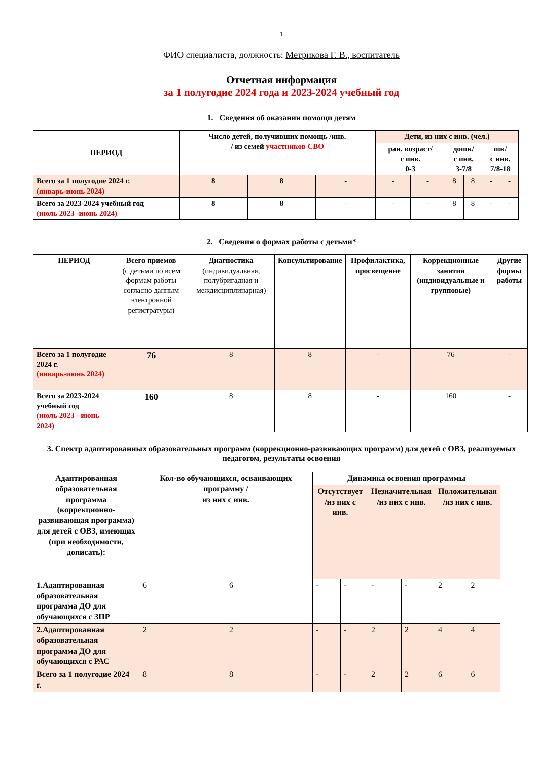1
ФИО специалиста, должность: Метрикова Г. В., воспитатель
Отчетная информация
за 1 полугодие 2024 года и 2023-2024 учебный год
1. Сведения об оказании помощи детям
| ПЕРИОД | Число детей, получивших помощь /инв. / из семей участников СВО | | | Дети, из них с инв. (чел.) | | | | | |
| --- | --- | --- | --- | --- | --- | --- | --- | --- | --- |
| | | | | ран. возраст/ с инв. 0-3 | | дошк/ с инв. 3-7/8 | | шк/ с инв. 7/8-18 | |
| Всего за 1 полугодие 2024 г. (январь-июнь 2024) | 8 | 8 | - | - | - | 8 | 8 | - | - |
| Всего за 2023-2024 учебный год (июль 2023 -июнь 2024) | 8 | 8 | - | - | - | 8 | 8 | - | - |
2. Сведения о формах работы с детьми*
| ПЕРИОД | Всего приемов (с детьми по всем формам работы согласно данным электронной регистратуры) | Диагностика (индивидуальная, полубригадная и междисциплинарная) | Консультирование | Профилактика, просвещение | Коррекционные занятия (индивидуальные и групповые) | Другие формы работы |
| Всего за 1 полугодие 2024 г. (январь-июнь 2024) | 76 | 8 | 8 | - | 76 | - |
| Всего за 2023-2024 учебный год (июль 2023 - июнь 2024) | 160 | 8 | 8 | - | 160 | - |
3. Спектр адаптированных образовательных программ (коррекционно-развивающих программ) для детей с ОВЗ, реализуемых педагогом, результаты освоения
| Адаптированная образовательная программа (коррекционно-развивающая программа) для детей с ОВЗ, имеющих (при необходимости, дописать): | Кол-во обучающихся, осваивающих программу / из них с инв. | | Динамика освоения программы | | | | | |
| --- | --- | --- | --- | --- | --- | --- | --- | --- |
| | | | Отсутствует /из них с инв. | | Незначительная /из них с инв. | | Положительная /из них с инв. | |
| 1.Адаптированная образовательная программа ДО для обучающихся с ЗПР | 6 | 6 | - | - | - | - | 2 | 2 |
| 2.Адаптированная образовательная программа ДО для обучающихся с РАС | 2 | 2 | - | - | 2 | 2 | 4 | 4 |
| Всего за 1 полугодие 2024 г. | 8 | 8 | - | - | 2 | 2 | 6 | 6 |